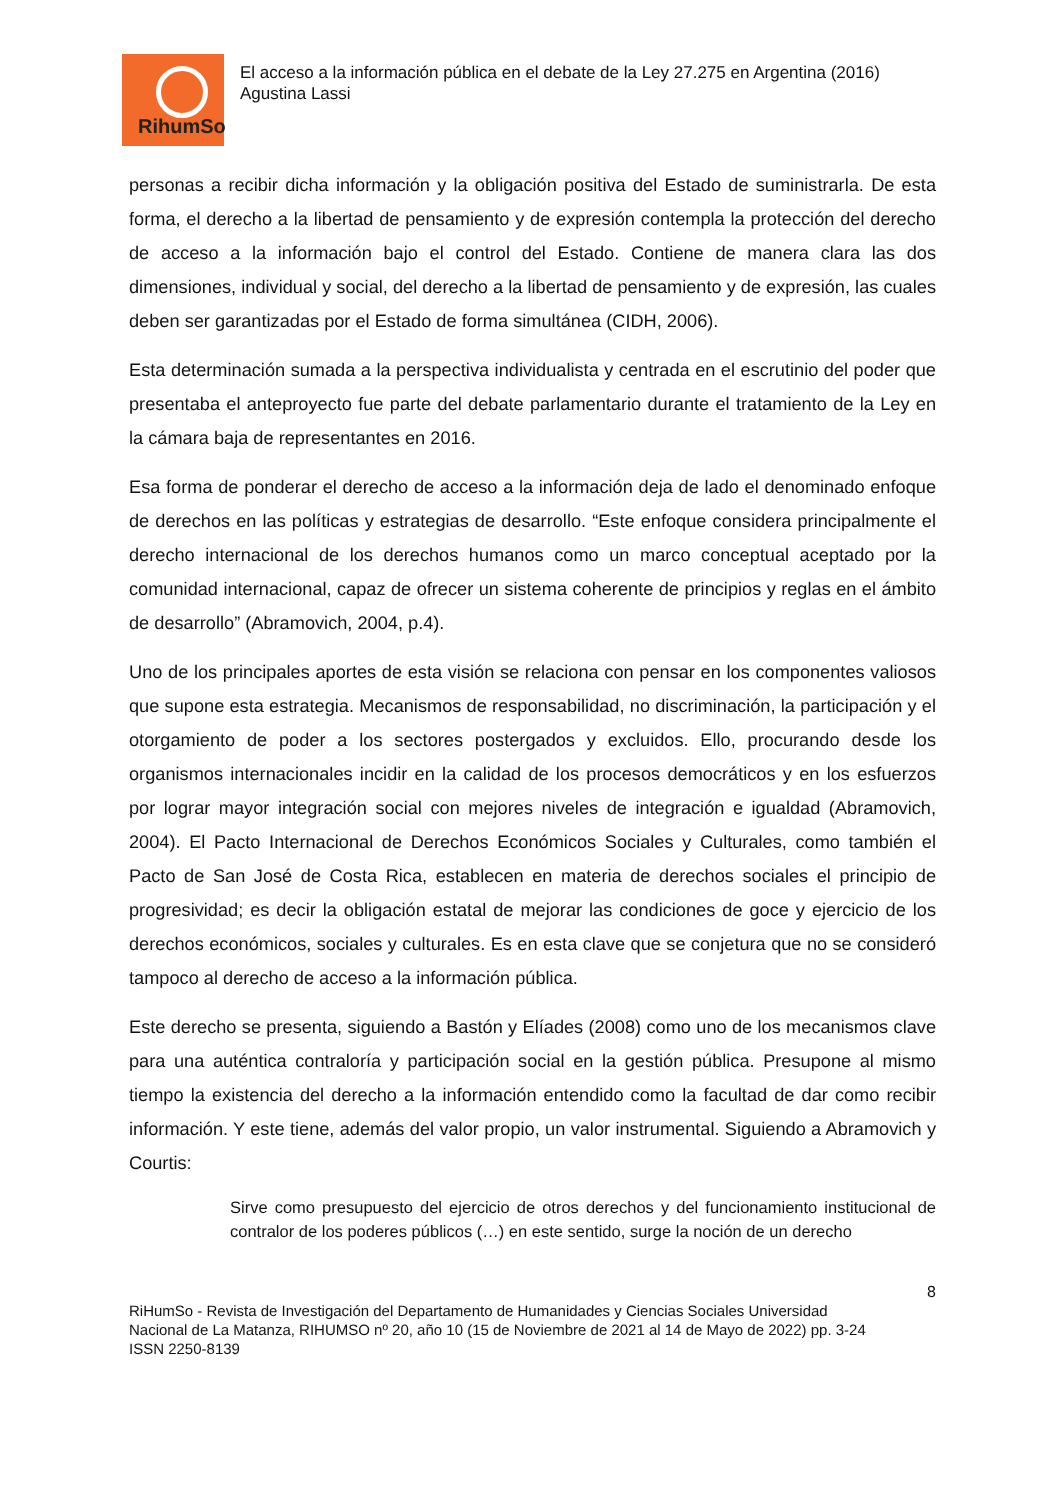RihumSo
El acceso a la información pública en el debate de la Ley 27.275 en Argentina (2016)
Agustina Lassi
personas a recibir dicha información y la obligación positiva del Estado de suministrarla. De esta forma, el derecho a la libertad de pensamiento y de expresión contempla la protección del derecho de acceso a la información bajo el control del Estado. Contiene de manera clara las dos dimensiones, individual y social, del derecho a la libertad de pensamiento y de expresión, las cuales deben ser garantizadas por el Estado de forma simultánea (CIDH, 2006).
Esta determinación sumada a la perspectiva individualista y centrada en el escrutinio del poder que presentaba el anteproyecto fue parte del debate parlamentario durante el tratamiento de la Ley en la cámara baja de representantes en 2016.
Esa forma de ponderar el derecho de acceso a la información deja de lado el denominado enfoque de derechos en las políticas y estrategias de desarrollo. “Este enfoque considera principalmente el derecho internacional de los derechos humanos como un marco conceptual aceptado por la comunidad internacional, capaz de ofrecer un sistema coherente de principios y reglas en el ámbito de desarrollo” (Abramovich, 2004, p.4).
Uno de los principales aportes de esta visión se relaciona con pensar en los componentes valiosos que supone esta estrategia. Mecanismos de responsabilidad, no discriminación, la participación y el otorgamiento de poder a los sectores postergados y excluidos. Ello, procurando desde los organismos internacionales incidir en la calidad de los procesos democráticos y en los esfuerzos por lograr mayor integración social con mejores niveles de integración e igualdad (Abramovich, 2004). El Pacto Internacional de Derechos Económicos Sociales y Culturales, como también el Pacto de San José de Costa Rica, establecen en materia de derechos sociales el principio de progresividad; es decir la obligación estatal de mejorar las condiciones de goce y ejercicio de los derechos económicos, sociales y culturales. Es en esta clave que se conjetura que no se consideró tampoco al derecho de acceso a la información pública.
Este derecho se presenta, siguiendo a Bastón y Elíades (2008) como uno de los mecanismos clave para una auténtica contraloría y participación social en la gestión pública. Presupone al mismo tiempo la existencia del derecho a la información entendido como la facultad de dar como recibir información. Y este tiene, además del valor propio, un valor instrumental. Siguiendo a Abramovich y Courtis:
Sirve como presupuesto del ejercicio de otros derechos y del funcionamiento institucional de contralor de los poderes públicos (…) en este sentido, surge la noción de un derecho
8
RiHumSo - Revista de Investigación del Departamento de Humanidades y Ciencias Sociales Universidad
Nacional de La Matanza, RIHUMSO nº 20, año 10 (15 de Noviembre de 2021 al 14 de Mayo de 2022) pp. 3-24
ISSN 2250-8139